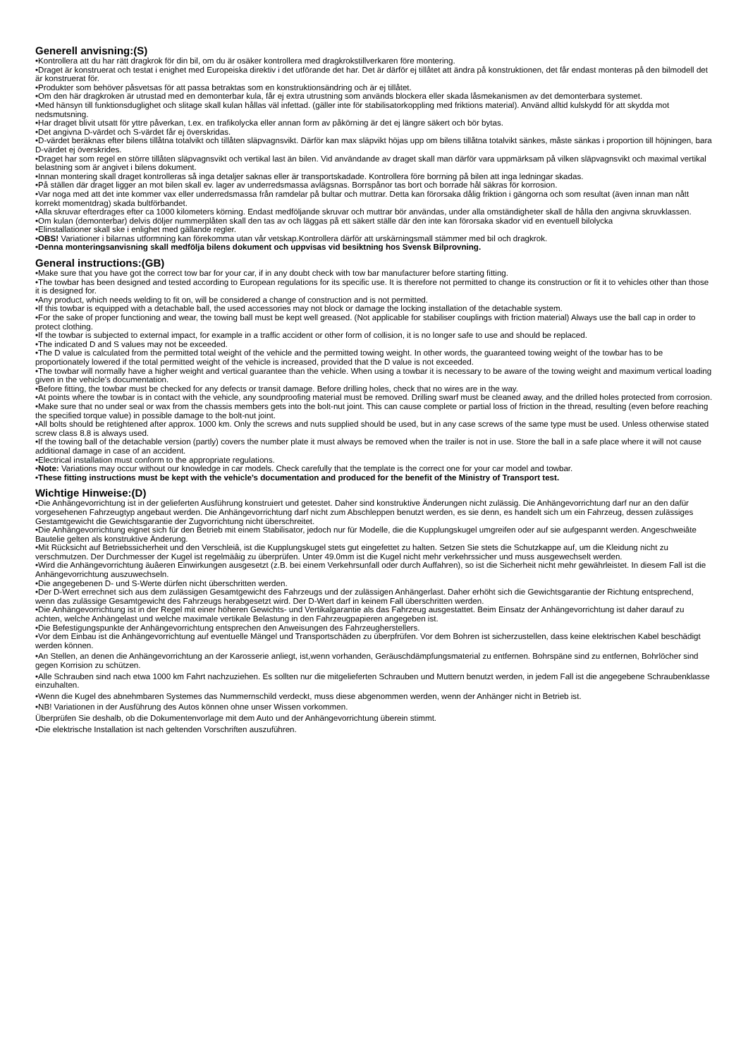Generell anvisning:(S)
•Kontrollera att du har rätt dragkrok för din bil, om du är osäker kontrollera med dragkrokstillverkaren före montering.
•Draget är konstruerat och testat i enighet med Europeiska direktiv i det utförande det har. Det är därför ej tillåtet att ändra på konstruktionen, det får endast monteras på den bilmodell det är konstruerat för.
•Produkter som behöver påsvetsas för att passa betraktas som en konstruktionsändring och är ej tillåtet.
•Om den här dragkroken är utrustad med en demonterbar kula, får ej extra utrustning som används blockera eller skada låsmekanismen av det demonterbara systemet.
•Med hänsyn till funktionsduglighet och slitage skall kulan hållas väl infettad. (gäller inte för stabilisatorkoppling med friktions material). Använd alltid kulskydd för att skydda mot nedsmutsning.
•Har draget blivit utsatt för yttre påverkan, t.ex. en trafikolycka eller annan form av påkörning är det ej längre säkert och bör bytas.
•Det angivna D-värdet och S-värdet får ej överskridas.
•D-värdet beräknas efter bilens tillåtna totalvikt och tillåten släpvagnsvikt. Därför kan max släpvikt höjas upp om bilens tillåtna totalvikt sänkes, måste sänkas i proportion till höjningen, bara D-värdet ej överskrides.
•Draget har som regel en större tillåten släpvagnsvikt och vertikal last än bilen. Vid användande av draget skall man därför vara uppmärksam på vilken släpvagnsvikt och maximal vertikal belastning som är angivet i bilens dokument.
•Innan montering skall draget kontrolleras så inga detaljer saknas eller är transportskadade. Kontrollera före borrning på bilen att inga ledningar skadas.
•På ställen där draget ligger an mot bilen skall ev. lager av underredsmassa avlägsnas. Borrspånor tas bort och borrade hål säkras för korrosion.
•Var noga med att det inte kommer vax eller underredsmassa från ramdelar på bultar och muttrar. Detta kan förorsaka dålig friktion i gängorna och som resultat (även innan man nått korrekt momentdrag) skada bultförbandet.
•Alla skruvar efterdrages efter ca 1000 kilometers körning. Endast medföljande skruvar och muttrar bör användas, under alla omständigheter skall de hålla den angivna skruvklassen.
•Om kulan (demonterbar) delvis döljer nummerplåten skall den tas av och läggas på ett säkert ställe där den inte kan förorsaka skador vid en eventuell bilolycka
•Elinstallationer skall ske i enlighet med gällande regler.
•OBS! Variationer i bilarnas utformning kan förekomma utan vår vetskap.Kontrollera därför att urskärningsmall stämmer med bil och dragkrok.
•Denna monteringsanvisning skall medfölja bilens dokument och uppvisas vid besiktning hos Svensk Bilprovning.
General instructions:(GB)
•Make sure that you have got the correct tow bar for your car, if in any doubt check with tow bar manufacturer before starting fitting.
•The towbar has been designed and tested according to European regulations for its specific use. It is therefore not permitted to change its construction or fit it to vehicles other than those it is designed for.
•Any product, which needs welding to fit on, will be considered a change of construction and is not permitted.
•If this towbar is equipped with a detachable ball, the used accessories may not block or damage the locking installation of the detachable system.
•For the sake of proper functioning and wear, the towing ball must be kept well greased. (Not applicable for stabiliser couplings with friction material) Always use the ball cap in order to protect clothing.
•If the towbar is subjected to external impact, for example in a traffic accident or other form of collision, it is no longer safe to use and should be replaced.
•The indicated D and S values may not be exceeded.
•The D value is calculated from the permitted total weight of the vehicle and the permitted towing weight. In other words, the guaranteed towing weight of the towbar has to be proportionately lowered if the total permitted weight of the vehicle is increased, provided that the D value is not exceeded.
•The towbar will normally have a higher weight and vertical guarantee than the vehicle. When using a towbar it is necessary to be aware of the towing weight and maximum vertical loading given in the vehicle’s documentation.
•Before fitting, the towbar must be checked for any defects or transit damage. Before drilling holes, check that no wires are in the way.
•At points where the towbar is in contact with the vehicle, any soundproofing material must be removed. Drilling swarf must be cleaned away, and the drilled holes protected from corrosion.
•Make sure that no under seal or wax from the chassis members gets into the bolt-nut joint. This can cause complete or partial loss of friction in the thread, resulting (even before reaching the specified torque value) in possible damage to the bolt-nut joint.
•All bolts should be retightened after approx. 1000 km. Only the screws and nuts supplied should be used, but in any case screws of the same type must be used. Unless otherwise stated screw class 8.8 is always used.
•If the towing ball of the detachable version (partly) covers the number plate it must always be removed when the trailer is not in use. Store the ball in a safe place where it will not cause additional damage in case of an accident.
•Electrical installation must conform to the appropriate regulations.
•Note: Variations may occur without our knowledge in car models. Check carefully that the template is the correct one for your car model and towbar.
•These fitting instructions must be kept with the vehicle’s documentation and produced for the benefit of the Ministry of Transport test.
Wichtige Hinweise:(D)
•Die Anhängevorrichtung ist in der gelieferten Ausführung konstruiert und getestet. Daher sind konstruktive Änderungen nicht zulässig. Die Anhängevorrichtung darf nur an den dafür vorgesehenen Fahrzeugtyp angebaut werden. Die Anhängevorrichtung darf nicht zum Abschleppen benutzt werden, es sie denn, es handelt sich um ein Fahrzeug, dessen zulässiges Gestamtgewicht die Gewichtsgarantie der Zugvorrichtung nicht überschreitet.
•Die Anhängevorrichtung eignet sich für den Betrieb mit einem Stabilisator, jedoch nur für Modelle, die die Kupplungskugel umgreifen oder auf sie aufgespannt werden. Angeschweiâte Bautelie gelten als konstruktive Änderung.
•Mit Rücksicht auf Betriebssicherheit und den Verschleiâ, ist die Kupplungskugel stets gut eingefettet zu halten. Setzen Sie stets die Schutzkappe auf, um die Kleidung nicht zu verschmutzen. Der Durchmesser der Kugel ist regelmäâig zu überprüfen. Unter 49.0mm ist die Kugel nicht mehr verkehrssicher und muss ausgewechselt werden.
•Wird die Anhängevorrichtung äuâeren Einwirkungen ausgesetzt (z.B. bei einem Verkehrsunfall oder durch Auffahren), so ist die Sicherheit nicht mehr gewährleistet. In diesem Fall ist die Anhängevorrichtung auszuwechseln.
•Die angegebenen D- und S-Werte dürfen nicht überschritten werden.
•Der D-Wert errechnet sich aus dem zulässigen Gesamtgewicht des Fahrzeugs und der zulässigen Anhängerlast. Daher erhöht sich die Gewichtsgarantie der Richtung entsprechend, wenn das zulässige Gesamtgewicht des Fahrzeugs herabgesetzt wird. Der D-Wert darf in keinem Fall überschritten werden.
•Die Anhängevorrichtung ist in der Regel mit einer höheren Gewichts- und Vertikalgarantie als das Fahrzeug ausgestattet. Beim Einsatz der Anhängevorrichtung ist daher darauf zu achten, welche Anhängelast und welche maximale vertikale Belastung in den Fahrzeugpapieren angegeben ist.
•Die Befestigungspunkte der Anhängevorrichtung entsprechen den Anweisungen des Fahrzeugherstellers.
•Vor dem Einbau ist die Anhängevorrichtung auf eventuelle Mängel und Transportschäden zu überpfrüfen. Vor dem Bohren ist sicherzustellen, dass keine elektrischen Kabel beschädigt werden können.
•An Stellen, an denen die Anhängevorrichtung an der Karosserie anliegt, ist,wenn vorhanden, Geräuschdämpfungsmaterial zu entfernen. Bohrspäne sind zu entfernen, Bohrlöcher sind gegen Korrision zu schützen.
•Alle Schrauben sind nach etwa 1000 km Fahrt nachzuziehen. Es sollten nur die mitgelieferten Schrauben und Muttern benutzt werden, in jedem Fall ist die angegebene Schraubenklasse einzuhalten.
•Wenn die Kugel des abnehmbaren Systemes das Nummernschild verdeckt, muss diese abgenommen werden, wenn der Anhänger nicht in Betrieb ist.
•NB! Variationen in der Ausführung des Autos können ohne unser Wissen vorkommen.
Überprüfen Sie deshalb, ob die Dokumentenvorlage mit dem Auto und der Anhängevorrichtung überein stimmt.
•Die elektrische Installation ist nach geltenden Vorschriften auszuführen.